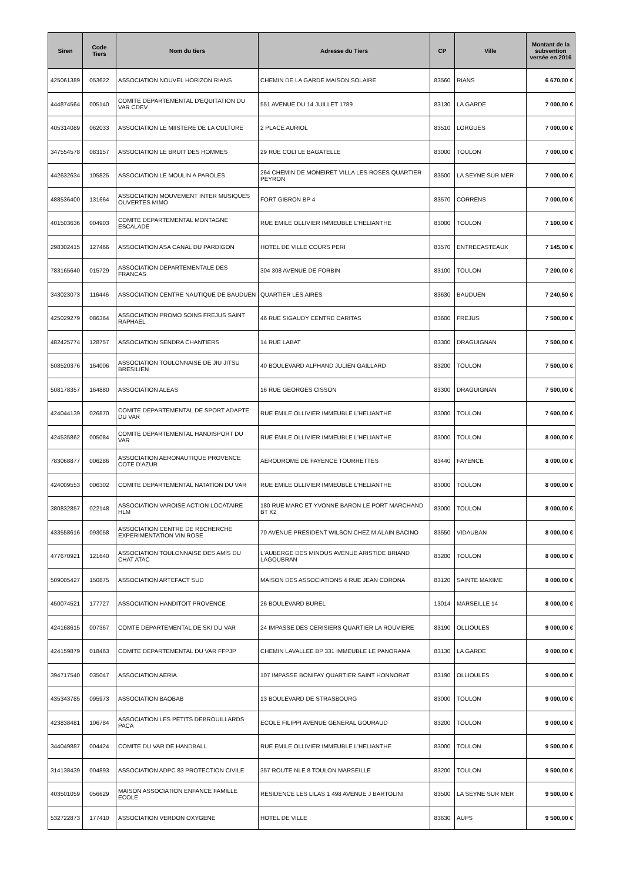| Siren | Code Tiers | Nom du tiers | Adresse du Tiers | CP | Ville | Montant de la subvention versée en 2016 |
| --- | --- | --- | --- | --- | --- | --- |
| 425061389 | 053622 | ASSOCIATION NOUVEL HORIZON RIANS | CHEMIN DE LA GARDE MAISON SOLAIRE | 83560 | RIANS | 6 670,00 € |
| 444874564 | 005140 | COMITE DEPARTEMENTAL D'EQUITATION DU VAR CDEV | 551 AVENUE DU 14 JUILLET 1789 | 83130 | LA GARDE | 7 000,00 € |
| 405314089 | 062033 | ASSOCIATION LE MIISTERE DE LA CULTURE | 2 PLACE AURIOL | 83510 | LORGUES | 7 000,00 € |
| 347554578 | 083157 | ASSOCIATION LE BRUIT DES HOMMES | 29 RUE COLI LE BAGATELLE | 83000 | TOULON | 7 000,00 € |
| 442632634 | 105825 | ASSOCIATION LE MOULIN A PAROLES | 264 CHEMIN DE MONEIRET VILLA LES ROSES QUARTIER PEYRON | 83500 | LA SEYNE SUR MER | 7 000,00 € |
| 488536400 | 131664 | ASSOCIATION MOUVEMENT INTER MUSIQUES OUVERTES MIMO | FORT GIBRON BP 4 | 83570 | CORRENS | 7 000,00 € |
| 401503636 | 004903 | COMITE DEPARTEMENTAL MONTAGNE ESCALADE | RUE EMILE OLLIVIER IMMEUBLE L'HELIANTHE | 83000 | TOULON | 7 100,00 € |
| 298302415 | 127466 | ASSOCIATION ASA CANAL DU PARDIGON | HOTEL DE VILLE COURS PERI | 83570 | ENTRECASTEAUX | 7 145,00 € |
| 783165640 | 015729 | ASSOCIATION DEPARTEMENTALE DES FRANCAS | 304 308 AVENUE DE FORBIN | 83100 | TOULON | 7 200,00 € |
| 343023073 | 116446 | ASSOCIATION CENTRE NAUTIQUE DE BAUDUEN | QUARTIER LES AIRES | 83630 | BAUDUEN | 7 240,50 € |
| 425029279 | 086364 | ASSOCIATION PROMO SOINS FREJUS SAINT RAPHAEL | 46 RUE SIGAUDY CENTRE CARITAS | 83600 | FREJUS | 7 500,00 € |
| 482425774 | 128757 | ASSOCIATION SENDRA CHANTIERS | 14 RUE LABAT | 83300 | DRAGUIGNAN | 7 500,00 € |
| 508520376 | 164006 | ASSOCIATION TOULONNAISE DE JIU JITSU BRESILIEN | 40 BOULEVARD ALPHAND JULIEN GAILLARD | 83200 | TOULON | 7 500,00 € |
| 508178357 | 164880 | ASSOCIATION ALEAS | 16 RUE GEORGES CISSON | 83300 | DRAGUIGNAN | 7 500,00 € |
| 424044139 | 026870 | COMITE DEPARTEMENTAL DE SPORT ADAPTE DU VAR | RUE EMILE OLLIVIER IMMEUBLE L'HELIANTHE | 83000 | TOULON | 7 600,00 € |
| 424535862 | 005084 | COMITE DEPARTEMENTAL HANDISPORT DU VAR | RUE EMILE OLLIVIER IMMEUBLE L'HELIANTHE | 83000 | TOULON | 8 000,00 € |
| 783068877 | 006286 | ASSOCIATION AERONAUTIQUE PROVENCE COTE D'AZUR | AERODROME DE FAYENCE TOURRETTES | 83440 | FAYENCE | 8 000,00 € |
| 424009553 | 006302 | COMITE DEPARTEMENTAL NATATION DU VAR | RUE EMILE OLLIVIER IMMEUBLE L'HELIANTHE | 83000 | TOULON | 8 000,00 € |
| 380832857 | 022148 | ASSOCIATION VAROISE ACTION LOCATAIRE HLM | 180 RUE MARC ET YVONNE BARON LE PORT MARCHAND BT K2 | 83000 | TOULON | 8 000,00 € |
| 433558616 | 093058 | ASSOCIATION CENTRE DE RECHERCHE EXPERIMENTATION VIN ROSE | 70 AVENUE PRESIDENT WILSON CHEZ M ALAIN BACINO | 83550 | VIDAUBAN | 8 000,00 € |
| 477670921 | 121640 | ASSOCIATION TOULONNAISE DES AMIS DU CHAT ATAC | L'AUBERGE DES MINOUS AVENUE ARISTIDE BRIAND LAGOUBRAN | 83200 | TOULON | 8 000,00 € |
| 509005427 | 150875 | ASSOCIATION ARTEFACT SUD | MAISON DES ASSOCIATIONS 4 RUE JEAN CORONA | 83120 | SAINTE MAXIME | 8 000,00 € |
| 450074521 | 177727 | ASSOCIATION HANDITOIT PROVENCE | 26 BOULEVARD BUREL | 13014 | MARSEILLE 14 | 8 000,00 € |
| 424168615 | 007367 | COMTE DEPARTEMENTAL DE SKI DU VAR | 24 IMPASSE DES CERISIERS QUARTIER LA ROUVIERE | 83190 | OLLIOULES | 9 000,00 € |
| 424159879 | 018463 | COMITE DEPARTEMENTAL DU VAR FFPJP | CHEMIN LAVALLEE BP 331 IMMEUBLE LE PANORAMA | 83130 | LA GARDE | 9 000,00 € |
| 394717540 | 035047 | ASSOCIATION AERIA | 107 IMPASSE BONIFAY QUARTIER SAINT HONNORAT | 83190 | OLLIOULES | 9 000,00 € |
| 435343785 | 095973 | ASSOCIATION BAOBAB | 13 BOULEVARD DE STRASBOURG | 83000 | TOULON | 9 000,00 € |
| 423838481 | 106784 | ASSOCIATION LES PETITS DEBROUILLARDS PACA | ECOLE FILIPPI AVENUE GENERAL GOURAUD | 83200 | TOULON | 9 000,00 € |
| 344049887 | 004424 | COMITE DU VAR DE HANDBALL | RUE EMILE OLLIVIER IMMEUBLE L'HELIANTHE | 83000 | TOULON | 9 500,00 € |
| 314138439 | 004893 | ASSOCIATION ADPC 83 PROTECTION CIVILE | 357 ROUTE NLE 8 TOULON MARSEILLE | 83200 | TOULON | 9 500,00 € |
| 403501059 | 056629 | MAISON ASSOCIATION ENFANCE FAMILLE ECOLE | RESIDENCE LES LILAS 1 498 AVENUE J BARTOLINI | 83500 | LA SEYNE SUR MER | 9 500,00 € |
| 532722873 | 177410 | ASSOCIATION VERDON OXYGENE | HOTEL DE VILLE | 83630 | AUPS | 9 500,00 € |